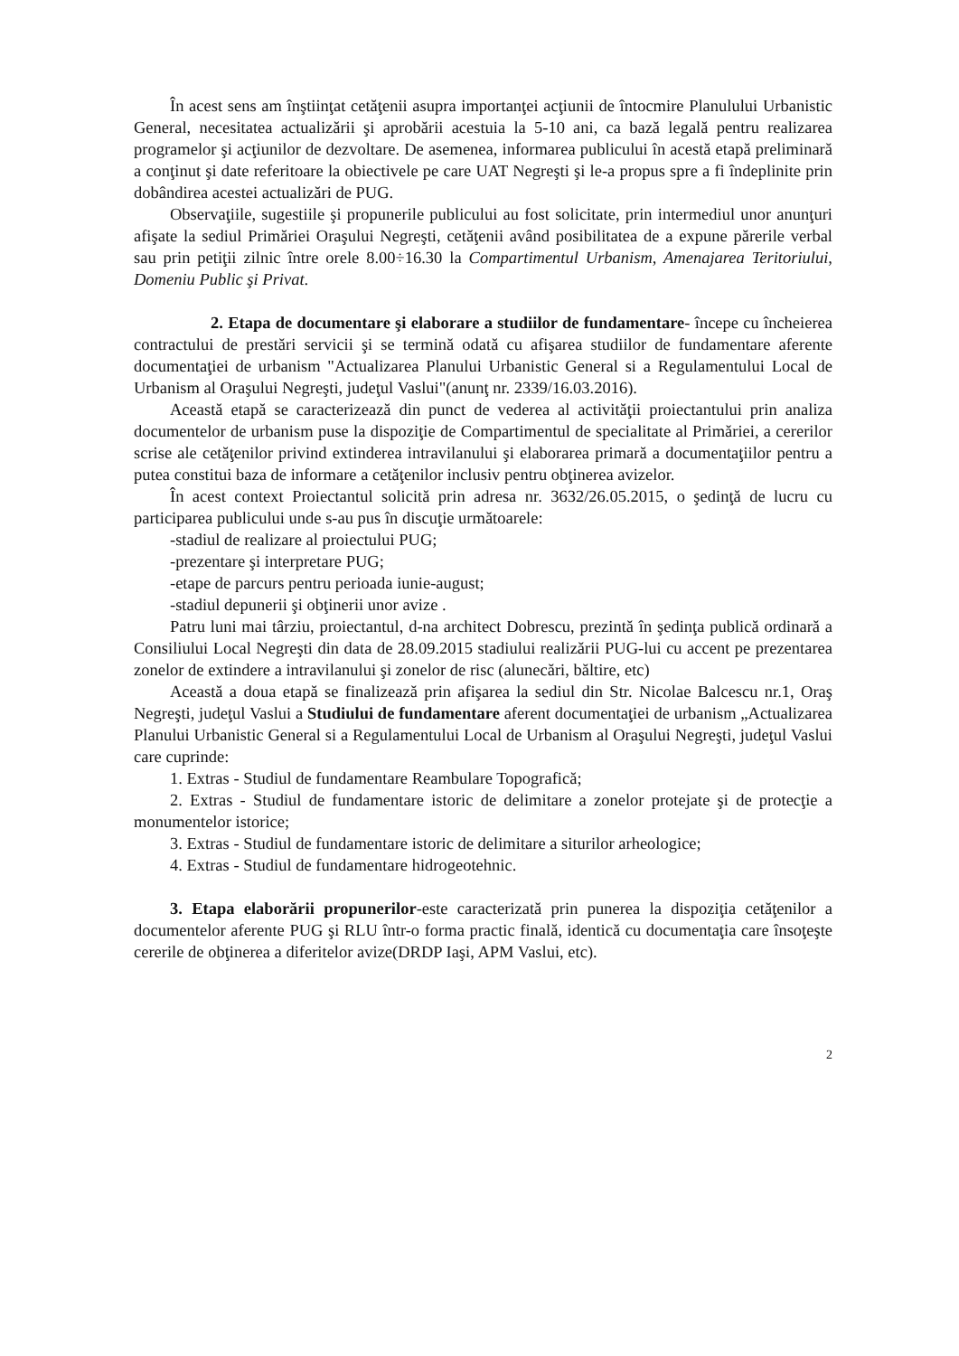În acest sens am înştiinţat cetăţenii asupra importanţei acţiunii de întocmire Planulului Urbanistic General, necesitatea actualizării şi aprobării acestuia la 5-10 ani, ca bază legală pentru realizarea programelor şi acţiunilor de dezvoltare. De asemenea, informarea publicului în acestă etapă preliminară a conţinut şi date referitoare la obiectivele pe care UAT Negreşti şi le-a propus spre a fi îndeplinite prin dobândirea acestei actualizări de PUG.
Observaţiile, sugestiile şi propunerile publicului au fost solicitate, prin intermediul unor anunţuri afişate la sediul Primăriei Oraşului Negreşti, cetăţenii având posibilitatea de a expune părerile verbal sau prin petiţii zilnic între orele 8.00÷16.30 la Compartimentul Urbanism, Amenajarea Teritoriului, Domeniu Public şi Privat.
2. Etapa de documentare şi elaborare a studiilor de fundamentare- începe cu încheierea contractului de prestări servicii şi se termină odată cu afişarea studiilor de fundamentare aferente documentaţiei de urbanism "Actualizarea Planului Urbanistic General si a Regulamentului Local de Urbanism al Oraşului Negreşti, judeţul Vaslui"(anunţ nr. 2339/16.03.2016).
Această etapă se caracterizează din punct de vederea al activităţii proiectantului prin analiza documentelor de urbanism puse la dispoziţie de Compartimentul de specialitate al Primăriei, a cererilor scrise ale cetăţenilor privind extinderea intravilanului şi elaborarea primară a documentaţiilor pentru a putea constitui baza de informare a cetăţenilor inclusiv pentru obţinerea avizelor.
În acest context Proiectantul solicită prin adresa nr. 3632/26.05.2015, o şedinţă de lucru cu participarea publicului unde s-au pus în discuţie următoarele:
-stadiul de realizare al proiectului PUG;
-prezentare şi interpretare PUG;
-etape de parcurs pentru perioada iunie-august;
-stadiul depunerii şi obţinerii unor avize .
Patru luni mai târziu, proiectantul, d-na architect Dobrescu, prezintă în şedinţa publică ordinară a Consiliului Local Negreşti din data de 28.09.2015 stadiului realizării PUG-lui cu accent pe prezentarea zonelor de extindere a intravilanului şi zonelor de risc (alunecări, băltire, etc)
Această a doua etapă se finalizează prin afişarea la sediul din Str. Nicolae Balcescu nr.1, Oraş Negreşti, judeţul Vaslui a Studiului de fundamentare aferent documentaţiei de urbanism „Actualizarea Planului Urbanistic General si a Regulamentului Local de Urbanism al Oraşului Negreşti, judeţul Vaslui care cuprinde:
1. Extras - Studiul de fundamentare Reambulare Topografică;
2. Extras - Studiul de fundamentare istoric de delimitare a zonelor protejate şi de protecţie a monumentelor istorice;
3. Extras - Studiul de fundamentare istoric de delimitare a siturilor arheologice;
4. Extras - Studiul de fundamentare hidrogeotehnic.
3. Etapa elaborării propunerilor-este caracterizată prin punerea la dispoziţia cetăţenilor a documentelor aferente PUG şi RLU într-o forma practic finală, identică cu documentaţia care însoţeşte cererile de obţinerea a diferitelor avize(DRDP Iaşi, APM Vaslui, etc).
2